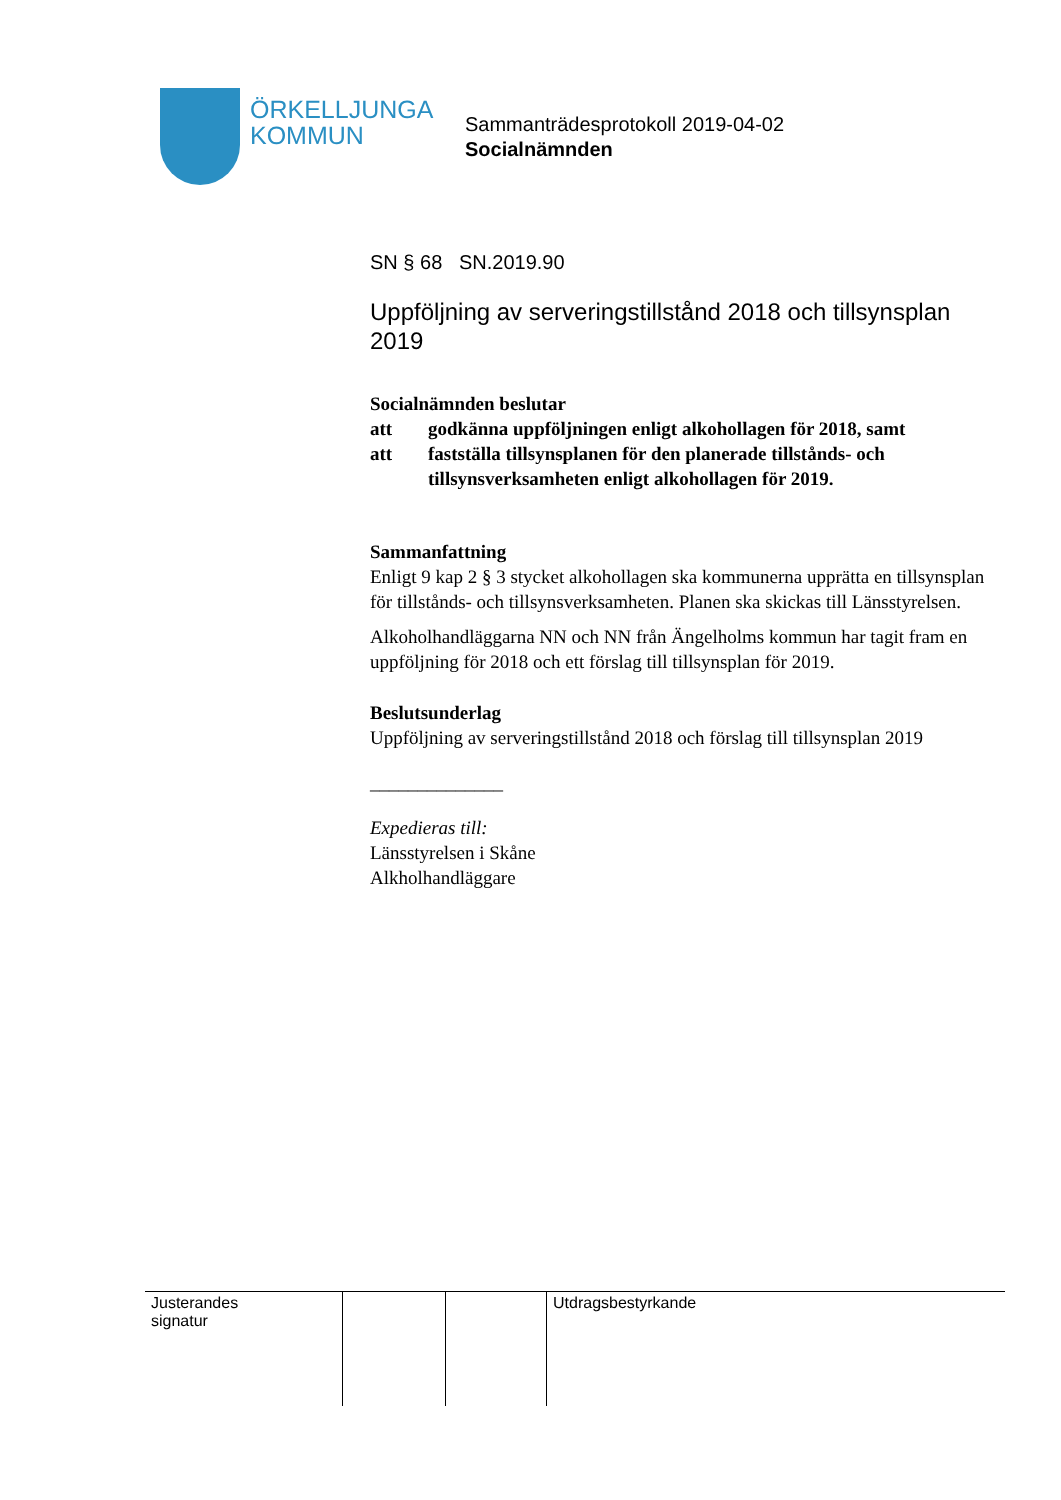ÖRKELLJUNGA
KOMMUN
Sammanträdesprotokoll 2019-04-02
Socialnämnden
SN § 68 SN.2019.90
Uppföljning av serveringstillstånd 2018 och tillsynsplan 2019
Socialnämnden beslutar
att godkänna uppföljningen enligt alkohollagen för 2018, samt
att fastställa tillsynsplanen för den planerade tillstånds- och tillsynsverksamheten enligt alkohollagen för 2019.
Sammanfattning
Enligt 9 kap 2 § 3 stycket alkohollagen ska kommunerna upprätta en tillsynsplan för tillstånds- och tillsynsverksamheten. Planen ska skickas till Länsstyrelsen.
Alkoholhandläggarna NN och NN från Ängelholms kommun har tagit fram en uppföljning för 2018 och ett förslag till tillsynsplan för 2019.
Beslutsunderlag
Uppföljning av serveringstillstånd 2018 och förslag till tillsynsplan 2019
______________
Expedieras till:
Länsstyrelsen i Skåne
Alkholhandläggare
| Justerandes signatur | | | Utdragsbestyrkande |